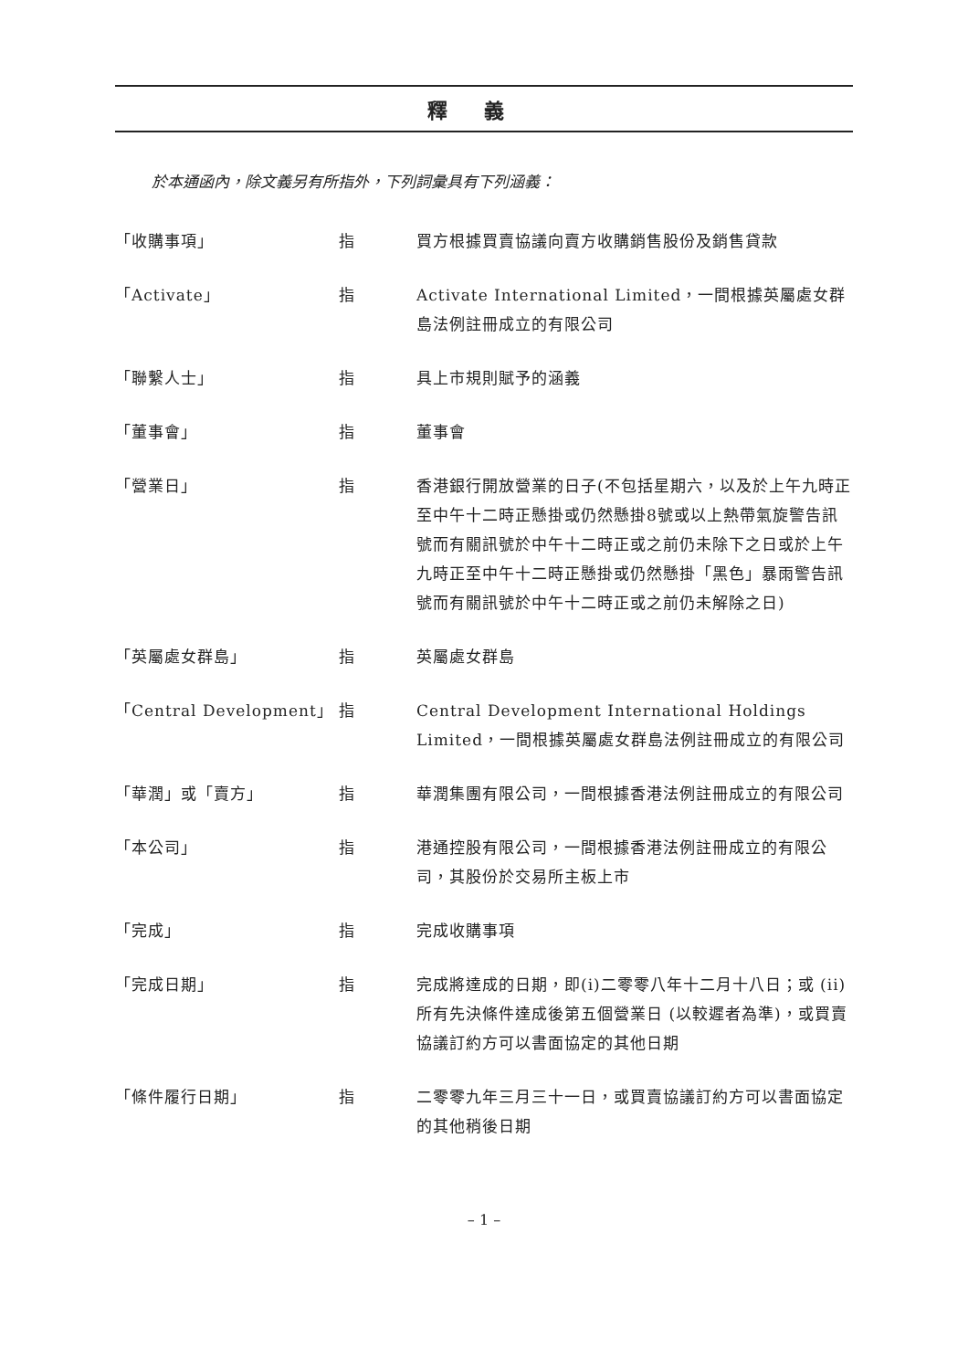釋義
於本通函內，除文義另有所指外，下列詞彙具有下列涵義：
| 「收購事項」 | 指 | 買方根據買賣協議向賣方收購銷售股份及銷售貸款 |
| 「Activate」 | 指 | Activate International Limited，一間根據英屬處女群島法例註冊成立的有限公司 |
| 「聯繫人士」 | 指 | 具上市規則賦予的涵義 |
| 「董事會」 | 指 | 董事會 |
| 「營業日」 | 指 | 香港銀行開放營業的日子(不包括星期六，以及於上午九時正至中午十二時正懸掛或仍然懸掛8號或以上熱帶氣旋警告訊號而有關訊號於中午十二時正或之前仍未除下之日或於上午九時正至中午十二時正懸掛或仍然懸掛「黑色」暴雨警告訊號而有關訊號於中午十二時正或之前仍未解除之日) |
| 「英屬處女群島」 | 指 | 英屬處女群島 |
| 「Central Development」 | 指 | Central Development International Holdings Limited，一間根據英屬處女群島法例註冊成立的有限公司 |
| 「華潤」或「賣方」 | 指 | 華潤集團有限公司，一間根據香港法例註冊成立的有限公司 |
| 「本公司」 | 指 | 港通控股有限公司，一間根據香港法例註冊成立的有限公司，其股份於交易所主板上市 |
| 「完成」 | 指 | 完成收購事項 |
| 「完成日期」 | 指 | 完成將達成的日期，即(i)二零零八年十二月十八日；或 (ii) 所有先決條件達成後第五個營業日 (以較遲者為準)，或買賣協議訂約方可以書面協定的其他日期 |
| 「條件履行日期」 | 指 | 二零零九年三月三十一日，或買賣協議訂約方可以書面協定的其他稍後日期 |
– 1 –